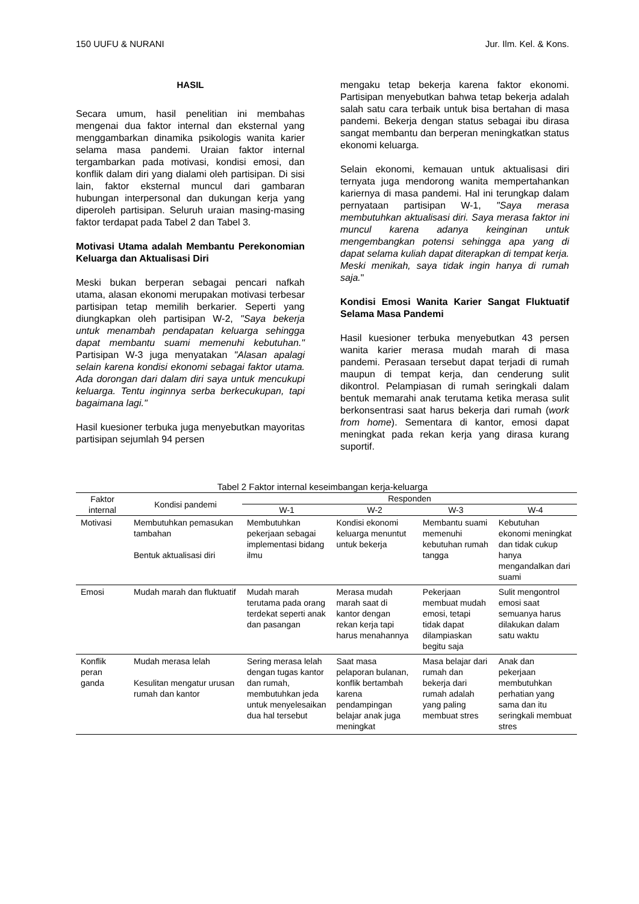150 UUFU & NURANI Jur. Ilm. Kel. & Kons.
HASIL
Secara umum, hasil penelitian ini membahas mengenai dua faktor internal dan eksternal yang menggambarkan dinamika psikologis wanita karier selama masa pandemi. Uraian faktor internal tergambarkan pada motivasi, kondisi emosi, dan konflik dalam diri yang dialami oleh partisipan. Di sisi lain, faktor eksternal muncul dari gambaran hubungan interpersonal dan dukungan kerja yang diperoleh partisipan. Seluruh uraian masing-masing faktor terdapat pada Tabel 2 dan Tabel 3.
Motivasi Utama adalah Membantu Perekonomian Keluarga dan Aktualisasi Diri
Meski bukan berperan sebagai pencari nafkah utama, alasan ekonomi merupakan motivasi terbesar partisipan tetap memilih berkarier. Seperti yang diungkapkan oleh partisipan W-2, "Saya bekerja untuk menambah pendapatan keluarga sehingga dapat membantu suami memenuhi kebutuhan." Partisipan W-3 juga menyatakan "Alasan apalagi selain karena kondisi ekonomi sebagai faktor utama. Ada dorongan dari dalam diri saya untuk mencukupi keluarga. Tentu inginnya serba berkecukupan, tapi bagaimana lagi."
Hasil kuesioner terbuka juga menyebutkan mayoritas partisipan sejumlah 94 persen
mengaku tetap bekerja karena faktor ekonomi. Partisipan menyebutkan bahwa tetap bekerja adalah salah satu cara terbaik untuk bisa bertahan di masa pandemi. Bekerja dengan status sebagai ibu dirasa sangat membantu dan berperan meningkatkan status ekonomi keluarga.
Selain ekonomi, kemauan untuk aktualisasi diri ternyata juga mendorong wanita mempertahankan kariernya di masa pandemi. Hal ini terungkap dalam pernyataan partisipan W-1, "Saya merasa membutuhkan aktualisasi diri. Saya merasa faktor ini muncul karena adanya keinginan untuk mengembangkan potensi sehingga apa yang di dapat selama kuliah dapat diterapkan di tempat kerja. Meski menikah, saya tidak ingin hanya di rumah saja."
Kondisi Emosi Wanita Karier Sangat Fluktuatif Selama Masa Pandemi
Hasil kuesioner terbuka menyebutkan 43 persen wanita karier merasa mudah marah di masa pandemi. Perasaan tersebut dapat terjadi di rumah maupun di tempat kerja, dan cenderung sulit dikontrol. Pelampiasan di rumah seringkali dalam bentuk memarahi anak terutama ketika merasa sulit berkonsentrasi saat harus bekerja dari rumah (work from home). Sementara di kantor, emosi dapat meningkat pada rekan kerja yang dirasa kurang suportif.
Tabel 2 Faktor internal keseimbangan kerja-keluarga
| Faktor internal | Kondisi pandemi | Responden | | | |
| --- | --- | --- | --- | --- | --- |
| | | W-1 | W-2 | W-3 | W-4 |
| Motivasi | Membutuhkan pemasukan tambahan Bentuk aktualisasi diri | Membutuhkan pekerjaan sebagai implementasi bidang ilmu | Kondisi ekonomi keluarga menuntut untuk bekerja | Membantu suami memenuhi kebutuhan rumah tangga | Kebutuhan ekonomi meningkat dan tidak cukup hanya mengandalkan dari suami |
| Emosi | Mudah marah dan fluktuatif | Mudah marah terutama pada orang terdekat seperti anak dan pasangan | Merasa mudah marah saat di kantor dengan rekan kerja tapi harus menahannya | Pekerjaan membuat mudah emosi, tetapi tidak dapat dilampiaskan begitu saja | Sulit mengontrol emosi saat semuanya harus dilakukan dalam satu waktu |
| Konflik peran ganda | Mudah merasa lelah Kesulitan mengatur urusan rumah dan kantor | Sering merasa lelah dengan tugas kantor dan rumah, membutuhkan jeda untuk menyelesaikan dua hal tersebut | Saat masa pelaporan bulanan, konflik bertambah karena pendampingan belajar anak juga meningkat | Masa belajar dari rumah dan bekerja dari rumah adalah yang paling membuat stres | Anak dan pekerjaan membutuhkan perhatian yang sama dan itu seringkali membuat stres |